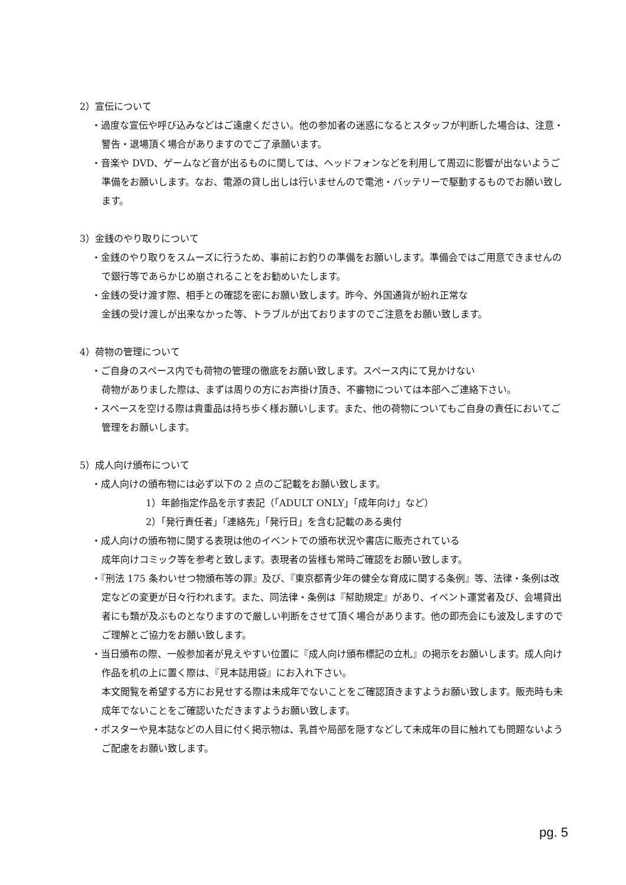2）宣伝について
・過度な宣伝や呼び込みなどはご遠慮ください。他の参加者の迷惑になるとスタッフが判断した場合は、注意・警告・退場頂く場合がありますのでご了承願います。
・音楽や DVD、ゲームなど音が出るものに関しては、ヘッドフォンなどを利用して周辺に影響が出ないようご準備をお願いします。なお、電源の貸し出しは行いませんので電池・バッテリーで駆動するものでお願い致します。
3）金銭のやり取りについて
・金銭のやり取りをスムーズに行うため、事前にお釣りの準備をお願いします。準備会ではご用意できませんので銀行等であらかじめ崩されることをお勧めいたします。
・金銭の受け渡す際、相手との確認を密にお願い致します。昨今、外国通貨が紛れ正常な
金銭の受け渡しが出来なかった等、トラブルが出ておりますのでご注意をお願い致します。
4）荷物の管理について
・ご自身のスペース内でも荷物の管理の徹底をお願い致します。スペース内にて見かけない
荷物がありました際は、まずは周りの方にお声掛け頂き、不審物については本部へご連絡下さい。
・スペースを空ける際は貴重品は持ち歩く様お願いします。また、他の荷物についてもご自身の責任においてご管理をお願いします。
5）成人向け頒布について
・成人向けの頒布物には必ず以下の 2 点のご記載をお願い致します。
1）年齢指定作品を示す表記（「ADULT ONLY」「成年向け」など）
2）「発行責任者」「連絡先」「発行日」を含む記載のある奥付
・成人向けの頒布物に関する表現は他のイベントでの頒布状況や書店に販売されている
成年向けコミック等を参考と致します。表現者の皆様も常時ご確認をお願い致します。
・『刑法 175 条わいせつ物頒布等の罪』及び、『東京都青少年の健全な育成に関する条例』等、法律・条例は改定などの変更が日々行われます。また、同法律・条例は『幇助規定』があり、イベント運営者及び、会場貸出者にも類が及ぶものとなりますので厳しい判断をさせて頂く場合があります。他の即売会にも波及しますのでご理解とご協力をお願い致します。
・当日頒布の際、一般参加者が見えやすい位置に『成人向け頒布標記の立札』の掲示をお願いします。成人向け作品を机の上に置く際は、『見本誌用袋』にお入れ下さい。
本文閲覧を希望する方にお見せする際は未成年でないことをご確認頂きますようお願い致します。販売時も未成年でないことをご確認いただきますようお願い致します。
・ポスターや見本誌などの人目に付く掲示物は、乳首や局部を隠すなどして未成年の目に触れても問題ないようご配慮をお願い致します。
pg. 5